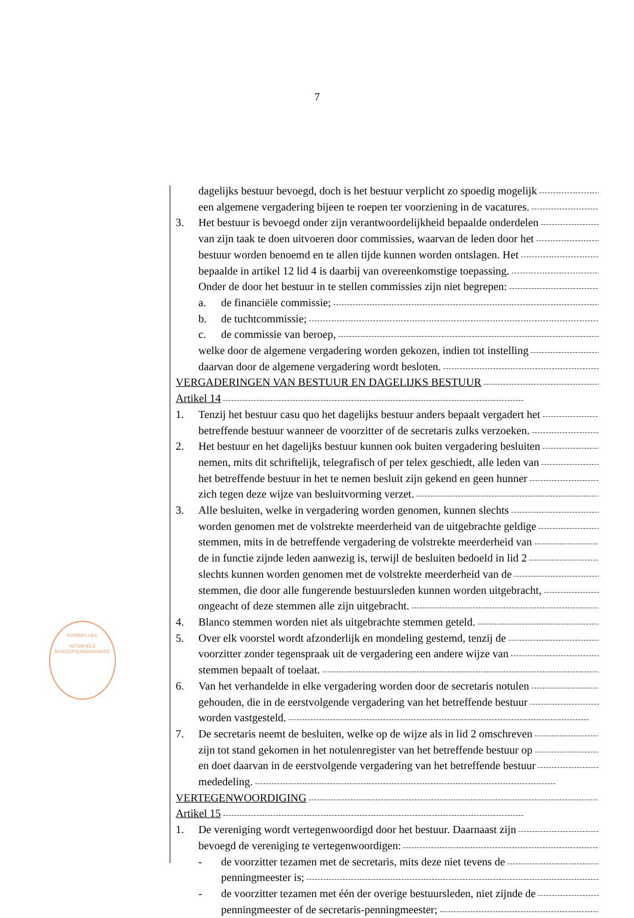7
KONINKLIJKE
NOTARIËLE
BEROEPSORGANISATIE
dagelijks bestuur bevoegd, doch is het bestuur verplicht zo spoedig mogelijk
een algemene vergadering bijeen te roepen ter voorziening in de vacatures.
3. Het bestuur is bevoegd onder zijn verantwoordelijkheid bepaalde onderdelen
van zijn taak te doen uitvoeren door commissies, waarvan de leden door het
bestuur worden benoemd en te allen tijde kunnen worden ontslagen. Het
bepaalde in artikel 12 lid 4 is daarbij van overeenkomstige toepassing.
Onder de door het bestuur in te stellen commissies zijn niet begrepen:
a. de financiële commissie;
b. de tuchtcommissie;
c. de commissie van beroep,
welke door de algemene vergadering worden gekozen, indien tot instelling
daarvan door de algemene vergadering wordt besloten.
VERGADERINGEN VAN BESTUUR EN DAGELIJKS BESTUUR
Artikel 14
1. Tenzij het bestuur casu quo het dagelijks bestuur anders bepaalt vergadert het
betreffende bestuur wanneer de voorzitter of de secretaris zulks verzoeken.
2. Het bestuur en het dagelijks bestuur kunnen ook buiten vergadering besluiten
nemen, mits dit schriftelijk, telegrafisch of per telex geschiedt, alle leden van
het betreffende bestuur in het te nemen besluit zijn gekend en geen hunner
zich tegen deze wijze van besluitvorming verzet.
3. Alle besluiten, welke in vergadering worden genomen, kunnen slechts
worden genomen met de volstrekte meerderheid van de uitgebrachte geldige
stemmen, mits in de betreffende vergadering de volstrekte meerderheid van
de in functie zijnde leden aanwezig is, terwijl de besluiten bedoeld in lid 2
slechts kunnen worden genomen met de volstrekte meerderheid van de
stemmen, die door alle fungerende bestuursleden kunnen worden uitgebracht,
ongeacht of deze stemmen alle zijn uitgebracht.
4. Blanco stemmen worden niet als uitgebrachte stemmen geteld.
5. Over elk voorstel wordt afzonderlijk en mondeling gestemd, tenzij de
voorzitter zonder tegenspraak uit de vergadering een andere wijze van
stemmen bepaalt of toelaat.
6. Van het verhandelde in elke vergadering worden door de secretaris notulen
gehouden, die in de eerstvolgende vergadering van het betreffende bestuur
worden vastgesteld.
7. De secretaris neemt de besluiten, welke op de wijze als in lid 2 omschreven
zijn tot stand gekomen in het notulenregister van het betreffende bestuur op
en doet daarvan in de eerstvolgende vergadering van het betreffende bestuur
mededeling.
VERTEGENWOORDIGING
Artikel 15
1. De vereniging wordt vertegenwoordigd door het bestuur. Daarnaast zijn
bevoegd de vereniging te vertegenwoordigen:
- de voorzitter tezamen met de secretaris, mits deze niet tevens de
penningmeester is;
- de voorzitter tezamen met één der overige bestuursleden, niet zijnde de
penningmeester of de secretaris-penningmeester;